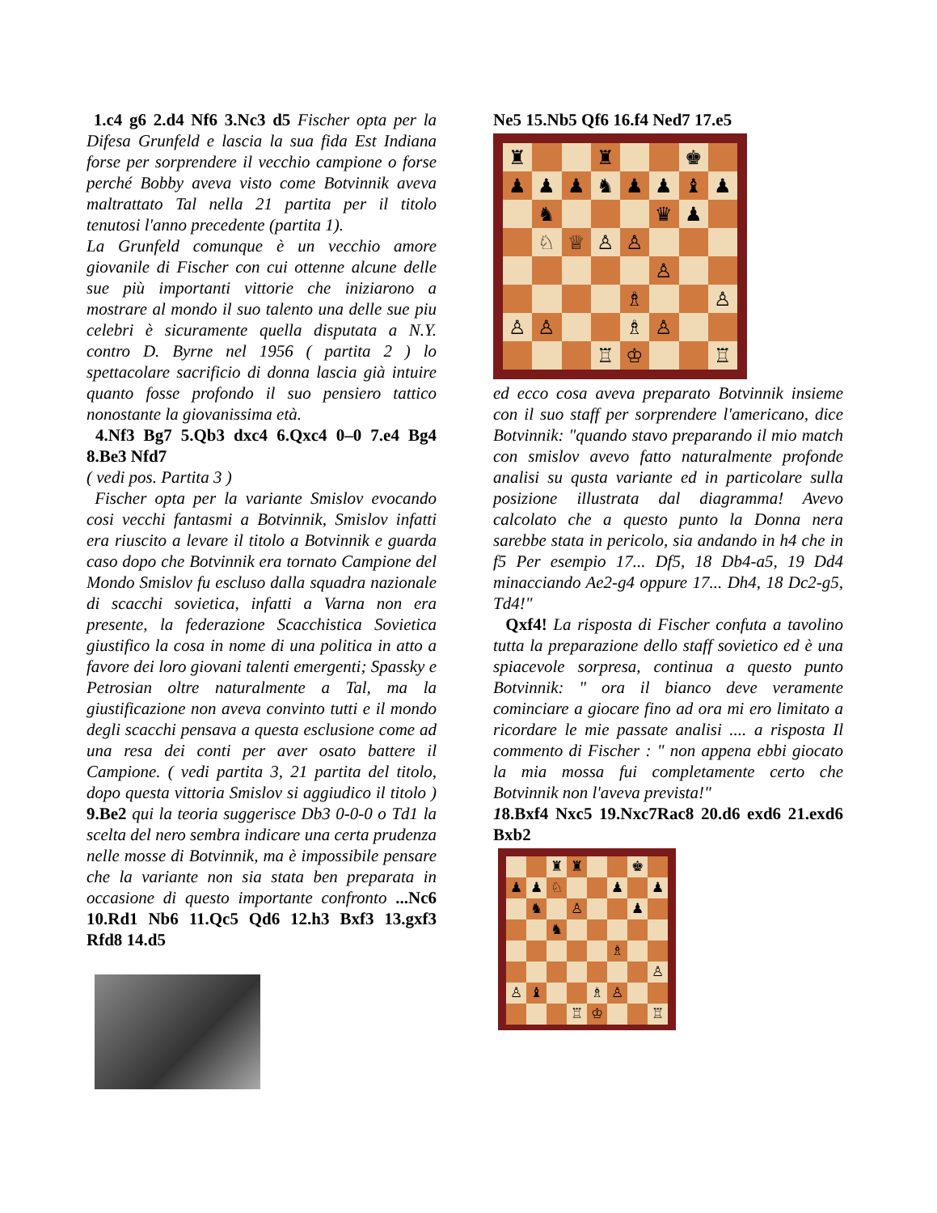1.c4 g6 2.d4 Nf6 3.Nc3 d5 Fischer opta per la Difesa Grunfeld e lascia la sua fida Est Indiana forse per sorprendere il vecchio campione o forse perché Bobby aveva visto come Botvinnik aveva maltrattato Tal nella 21 partita per il titolo tenutosi l'anno precedente (partita 1).
La Grunfeld comunque è un vecchio amore giovanile di Fischer con cui ottenne alcune delle sue più importanti vittorie che iniziarono a mostrare al mondo il suo talento una delle sue piu celebri è sicuramente quella disputata a N.Y. contro D. Byrne nel 1956 ( partita 2 ) lo spettacolare sacrificio di donna lascia già intuire quanto fosse profondo il suo pensiero tattico nonostante la giovanissima età.
4.Nf3 Bg7 5.Qb3 dxc4 6.Qxc4 0–0 7.e4 Bg4 8.Be3 Nfd7
( vedi pos. Partita 3 )
Fischer opta per la variante Smislov evocando cosi vecchi fantasmi a Botvinnik, Smislov infatti era riuscito a levare il titolo a Botvinnik e guarda caso dopo che Botvinnik era tornato Campione del Mondo Smislov fu escluso dalla squadra nazionale di scacchi sovietica, infatti a Varna non era presente, la federazione Scacchistica Sovietica giustifico la cosa in nome di una politica in atto a favore dei loro giovani talenti emergenti; Spassky e Petrosian oltre naturalmente a Tal, ma la giustificazione non aveva convinto tutti e il mondo degli scacchi pensava a questa esclusione come ad una resa dei conti per aver osato battere il Campione. ( vedi partita 3, 21 partita del titolo, dopo questa vittoria Smislov si aggiudico il titolo ) 9.Be2 qui la teoria suggerisce Db3 0-0-0 o Td1 la scelta del nero sembra indicare una certa prudenza nelle mosse di Botvinnik, ma è impossibile pensare che la variante non sia stata ben preparata in occasione di questo importante confronto ...Nc6 10.Rd1 Nb6 11.Qc5 Qd6 12.h3 Bxf3 13.gxf3 Rfd8 14.d5
Ne5 15.Nb5 Qf6 16.f4 Ned7 17.e5
♜
♜
♚
♟
♟
♟
♞
♟
♟
♝
♟
♞
♛
♟
♘
♕
♙
♙
♙
♗
♙
♙
♙
♗
♙
♖
♔
♖
ed ecco cosa aveva preparato Botvinnik insieme con il suo staff per sorprendere l'americano, dice Botvinnik: "quando stavo preparando il mio match con smislov avevo fatto naturalmente profonde analisi su qusta variante ed in particolare sulla posizione illustrata dal diagramma! Avevo calcolato che a questo punto la Donna nera sarebbe stata in pericolo, sia andando in h4 che in f5 Per esempio 17... Df5, 18 Db4-a5, 19 Dd4 minacciando Ae2-g4 oppure 17... Dh4, 18 Dc2-g5, Td4!"
Qxf4! La risposta di Fischer confuta a tavolino tutta la preparazione dello staff sovietico ed è una spiacevole sorpresa, continua a questo punto Botvinnik: " ora il bianco deve veramente cominciare a giocare fino ad ora mi ero limitato a ricordare le mie passate analisi .... a risposta Il commento di Fischer : " non appena ebbi giocato la mia mossa fui completamente certo che Botvinnik non l'aveva prevista!"
18.Bxf4 Nxc5 19.Nxc7Rac8 20.d6 exd6 21.exd6 Bxb2
♜
♜
♚
♟
♟
♘
♟
♟
♞
♙
♟
♞
♗
♙
♙
♝
♗
♙
♖
♔
♖